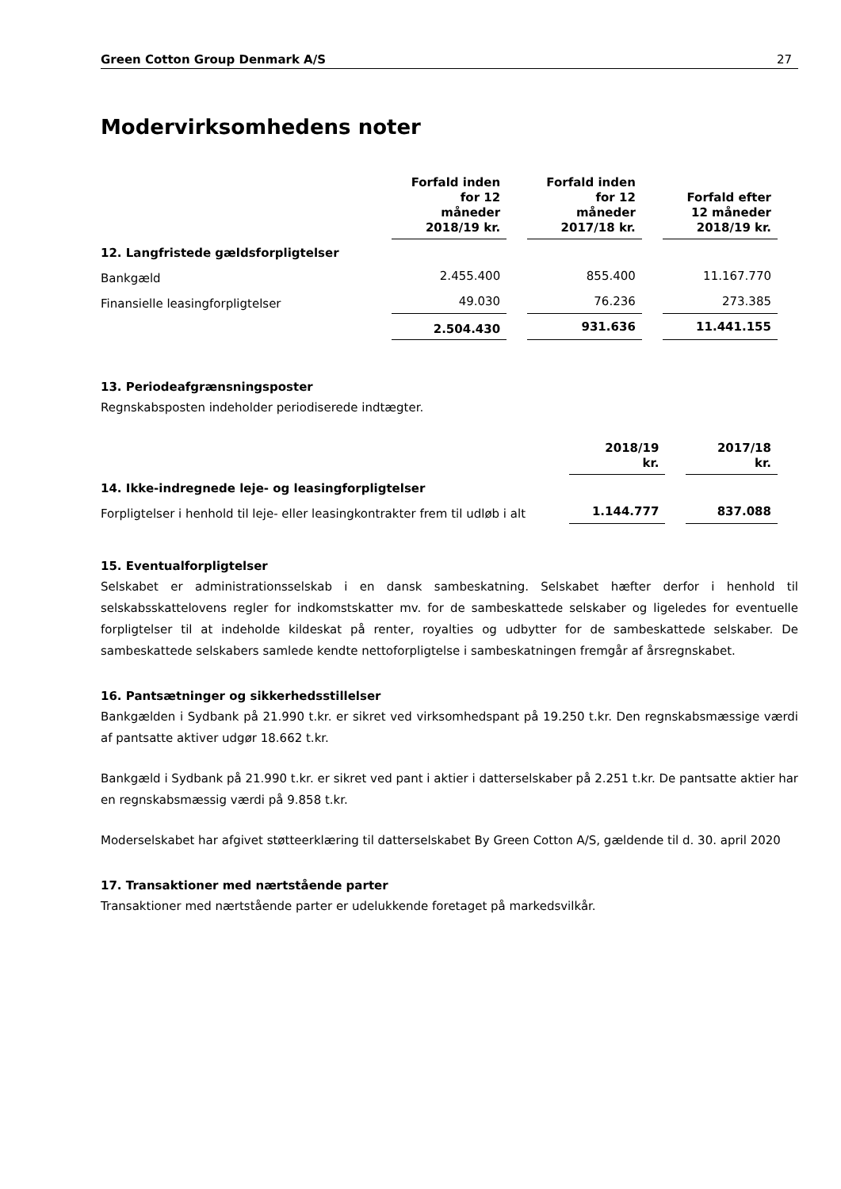Green Cotton Group Denmark A/S 27
Modervirksomhedens noter
| | Forfald inden for 12 måneder 2018/19 kr. | Forfald inden for 12 måneder 2017/18 kr. | Forfald efter 12 måneder 2018/19 kr. |
| 12. Langfristede gældsforpligtelser | | | |
| Bankgæld | 2.455.400 | 855.400 | 11.167.770 |
| Finansielle leasingforpligtelser | 49.030 | 76.236 | 273.385 |
| | 2.504.430 | 931.636 | 11.441.155 |
13. Periodeafgrænsningsposter
Regnskabsposten indeholder periodiserede indtægter.
| | 2018/19 kr. | 2017/18 kr. |
| 14. Ikke-indregnede leje- og leasingforpligtelser | | |
| Forpligtelser i henhold til leje- eller leasingkontrakter frem til udløb i alt | 1.144.777 | 837.088 |
15. Eventualforpligtelser
Selskabet er administrationsselskab i en dansk sambeskatning. Selskabet hæfter derfor i henhold til selskabsskattelovens regler for indkomstskatter mv. for de sambeskattede selskaber og ligeledes for eventuelle forpligtelser til at indeholde kildeskat på renter, royalties og udbytter for de sambeskattede selskaber. De sambeskattede selskabers samlede kendte nettoforpligtelse i sambeskatningen fremgår af årsregnskabet.
16. Pantsætninger og sikkerhedsstillelser
Bankgælden i Sydbank på 21.990 t.kr. er sikret ved virksomhedspant på 19.250 t.kr. Den regnskabsmæssige værdi af pantsatte aktiver udgør 18.662 t.kr.
Bankgæld i Sydbank på 21.990 t.kr. er sikret ved pant i aktier i datterselskaber på 2.251 t.kr. De pantsatte aktier har en regnskabsmæssig værdi på 9.858 t.kr.
Moderselskabet har afgivet støtteerklæring til datterselskabet By Green Cotton A/S, gældende til d. 30. april 2020
17. Transaktioner med nærtstående parter
Transaktioner med nærtstående parter er udelukkende foretaget på markedsvilkår.